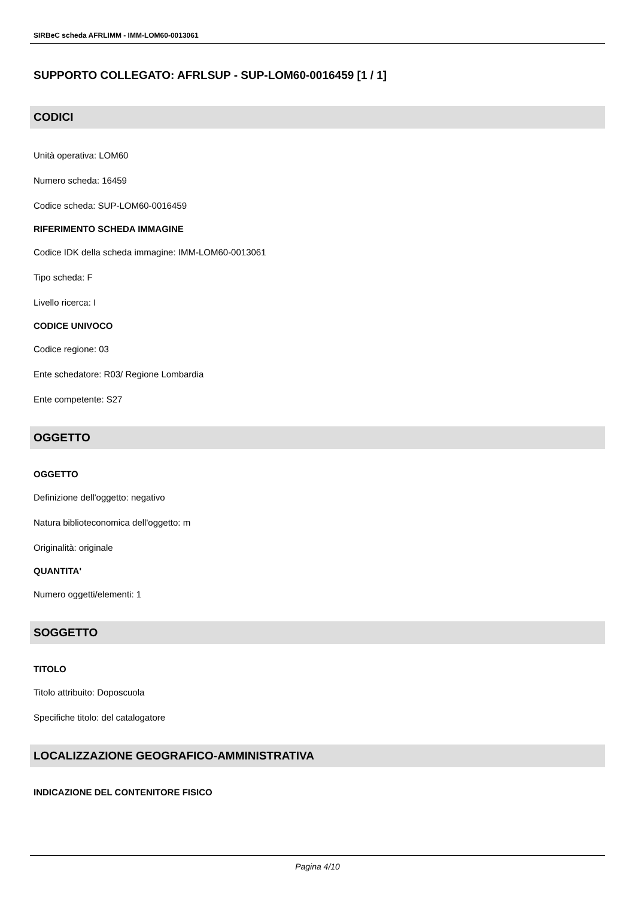SIRBeC scheda AFRLIMM - IMM-LOM60-0013061
SUPPORTO COLLEGATO: AFRLSUP - SUP-LOM60-0016459 [1 / 1]
CODICI
Unità operativa: LOM60
Numero scheda: 16459
Codice scheda: SUP-LOM60-0016459
RIFERIMENTO SCHEDA IMMAGINE
Codice IDK della scheda immagine: IMM-LOM60-0013061
Tipo scheda: F
Livello ricerca: I
CODICE UNIVOCO
Codice regione: 03
Ente schedatore: R03/ Regione Lombardia
Ente competente: S27
OGGETTO
OGGETTO
Definizione dell'oggetto: negativo
Natura biblioteconomica dell'oggetto: m
Originalità: originale
QUANTITA'
Numero oggetti/elementi: 1
SOGGETTO
TITOLO
Titolo attribuito: Doposcuola
Specifiche titolo: del catalogatore
LOCALIZZAZIONE GEOGRAFICO-AMMINISTRATIVA
INDICAZIONE DEL CONTENITORE FISICO
Pagina 4/10